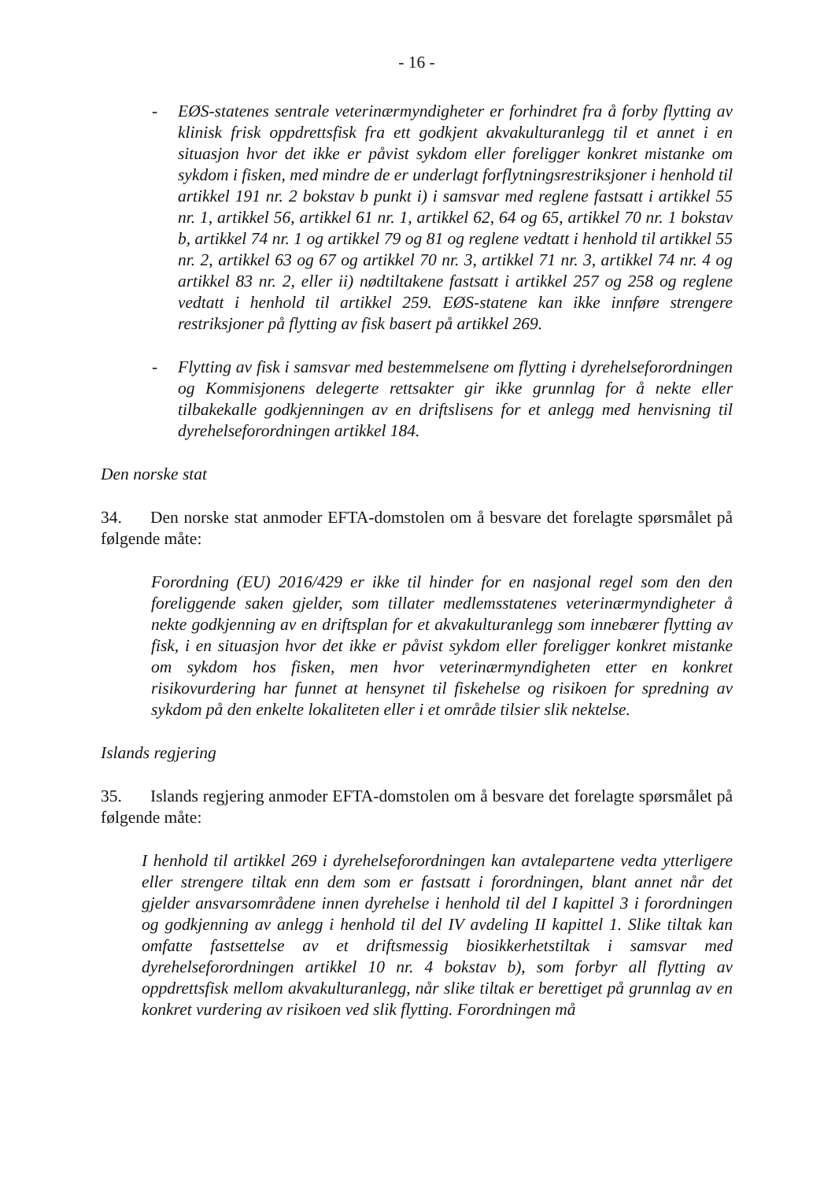- 16 -
- EØS-statenes sentrale veterinærmyndigheter er forhindret fra å forby flytting av klinisk frisk oppdrettsfisk fra ett godkjent akvakulturanlegg til et annet i en situasjon hvor det ikke er påvist sykdom eller foreligger konkret mistanke om sykdom i fisken, med mindre de er underlagt forflytningsrestriksjoner i henhold til artikkel 191 nr. 2 bokstav b punkt i) i samsvar med reglene fastsatt i artikkel 55 nr. 1, artikkel 56, artikkel 61 nr. 1, artikkel 62, 64 og 65, artikkel 70 nr. 1 bokstav b, artikkel 74 nr. 1 og artikkel 79 og 81 og reglene vedtatt i henhold til artikkel 55 nr. 2, artikkel 63 og 67 og artikkel 70 nr. 3, artikkel 71 nr. 3, artikkel 74 nr. 4 og artikkel 83 nr. 2, eller ii) nødtiltakene fastsatt i artikkel 257 og 258 og reglene vedtatt i henhold til artikkel 259. EØS-statene kan ikke innføre strengere restriksjoner på flytting av fisk basert på artikkel 269.
- Flytting av fisk i samsvar med bestemmelsene om flytting i dyrehelseforordningen og Kommisjonens delegerte rettsakter gir ikke grunnlag for å nekte eller tilbakekalle godkjenningen av en driftslisens for et anlegg med henvisning til dyrehelseforordningen artikkel 184.
Den norske stat
34. Den norske stat anmoder EFTA-domstolen om å besvare det forelagte spørsmålet på følgende måte:
Forordning (EU) 2016/429 er ikke til hinder for en nasjonal regel som den den foreliggende saken gjelder, som tillater medlemsstatenes veterinærmyndigheter å nekte godkjenning av en driftsplan for et akvakulturanlegg som innebærer flytting av fisk, i en situasjon hvor det ikke er påvist sykdom eller foreligger konkret mistanke om sykdom hos fisken, men hvor veterinærmyndigheten etter en konkret risikovurdering har funnet at hensynet til fiskehelse og risikoen for spredning av sykdom på den enkelte lokaliteten eller i et område tilsier slik nektelse.
Islands regjering
35. Islands regjering anmoder EFTA-domstolen om å besvare det forelagte spørsmålet på følgende måte:
I henhold til artikkel 269 i dyrehelseforordningen kan avtalepartene vedta ytterligere eller strengere tiltak enn dem som er fastsatt i forordningen, blant annet når det gjelder ansvarsområdene innen dyrehelse i henhold til del I kapittel 3 i forordningen og godkjenning av anlegg i henhold til del IV avdeling II kapittel 1. Slike tiltak kan omfatte fastsettelse av et driftsmessig biosikkerhetstiltak i samsvar med dyrehelseforordningen artikkel 10 nr. 4 bokstav b), som forbyr all flytting av oppdrettsfisk mellom akvakulturanlegg, når slike tiltak er berettiget på grunnlag av en konkret vurdering av risikoen ved slik flytting. Forordningen må